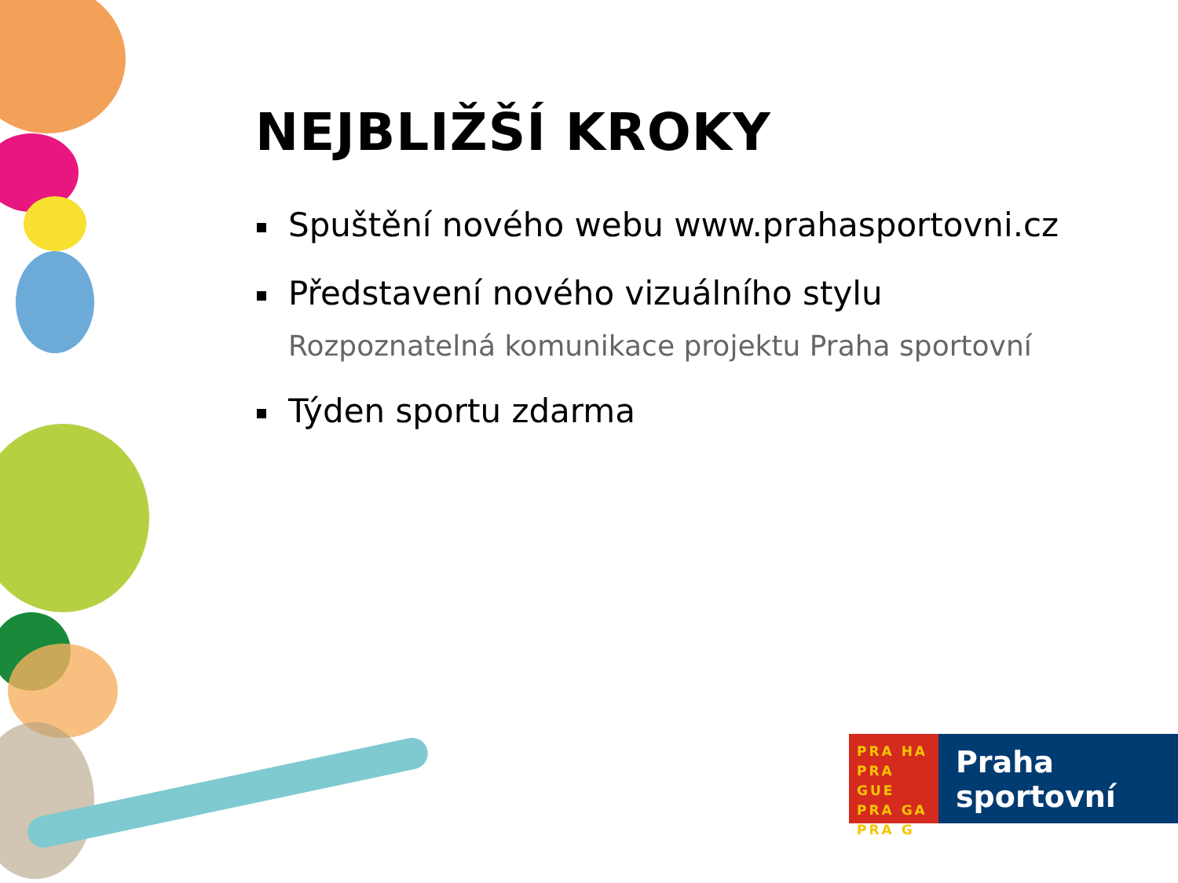NEJBLIŽŠÍ KROKY
Spuštění nového webu www.prahasportovni.cz
Představení nového vizuálního stylu
Rozpoznatelná komunikace projektu Praha sportovní
Týden sportu zdarma
PRA HA
PRA GUE
PRA GA
PRA G
Praha
sportovní